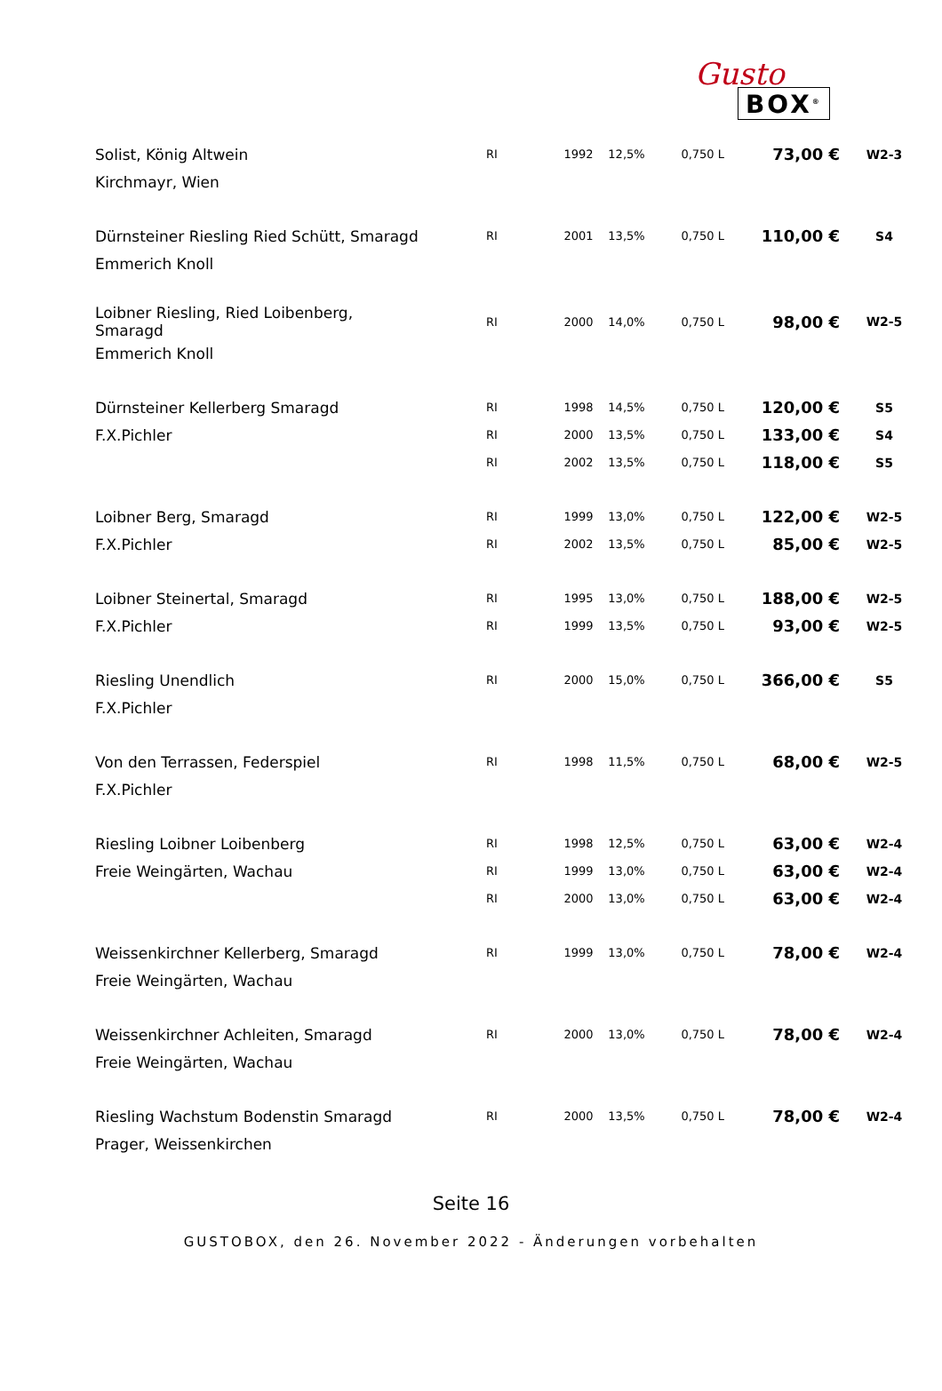Gusto
BOX<sup>®</sup>
| Solist, König Altwein | RI | 1992 | 12,5% | 0,750 L | 73,00 € | W2-3 |
| Kirchmayr, Wien | | | | | | |
| Dürnsteiner Riesling Ried Schütt, Smaragd | RI | 2001 | 13,5% | 0,750 L | 110,00 € | S4 |
| Emmerich Knoll | | | | | | |
| Loibner Riesling, Ried Loibenberg, Smaragd | RI | 2000 | 14,0% | 0,750 L | 98,00 € | W2-5 |
| Emmerich Knoll | | | | | | |
| Dürnsteiner Kellerberg Smaragd | RI | 1998 | 14,5% | 0,750 L | 120,00 € | S5 |
| F.X.Pichler | RI | 2000 | 13,5% | 0,750 L | 133,00 € | S4 |
| | RI | 2002 | 13,5% | 0,750 L | 118,00 € | S5 |
| Loibner Berg, Smaragd | RI | 1999 | 13,0% | 0,750 L | 122,00 € | W2-5 |
| F.X.Pichler | RI | 2002 | 13,5% | 0,750 L | 85,00 € | W2-5 |
| Loibner Steinertal, Smaragd | RI | 1995 | 13,0% | 0,750 L | 188,00 € | W2-5 |
| F.X.Pichler | RI | 1999 | 13,5% | 0,750 L | 93,00 € | W2-5 |
| Riesling Unendlich | RI | 2000 | 15,0% | 0,750 L | 366,00 € | S5 |
| F.X.Pichler | | | | | | |
| Von den Terrassen, Federspiel | RI | 1998 | 11,5% | 0,750 L | 68,00 € | W2-5 |
| F.X.Pichler | | | | | | |
| Riesling Loibner Loibenberg | RI | 1998 | 12,5% | 0,750 L | 63,00 € | W2-4 |
| Freie Weingärten, Wachau | RI | 1999 | 13,0% | 0,750 L | 63,00 € | W2-4 |
| | RI | 2000 | 13,0% | 0,750 L | 63,00 € | W2-4 |
| Weissenkirchner Kellerberg, Smaragd | RI | 1999 | 13,0% | 0,750 L | 78,00 € | W2-4 |
| Freie Weingärten, Wachau | | | | | | |
| Weissenkirchner Achleiten, Smaragd | RI | 2000 | 13,0% | 0,750 L | 78,00 € | W2-4 |
| Freie Weingärten, Wachau | | | | | | |
| Riesling Wachstum Bodenstin Smaragd | RI | 2000 | 13,5% | 0,750 L | 78,00 € | W2-4 |
| Prager, Weissenkirchen | | | | | | |
Seite 16
GUSTOBOX, den 26. November 2022 - Änderungen vorbehalten